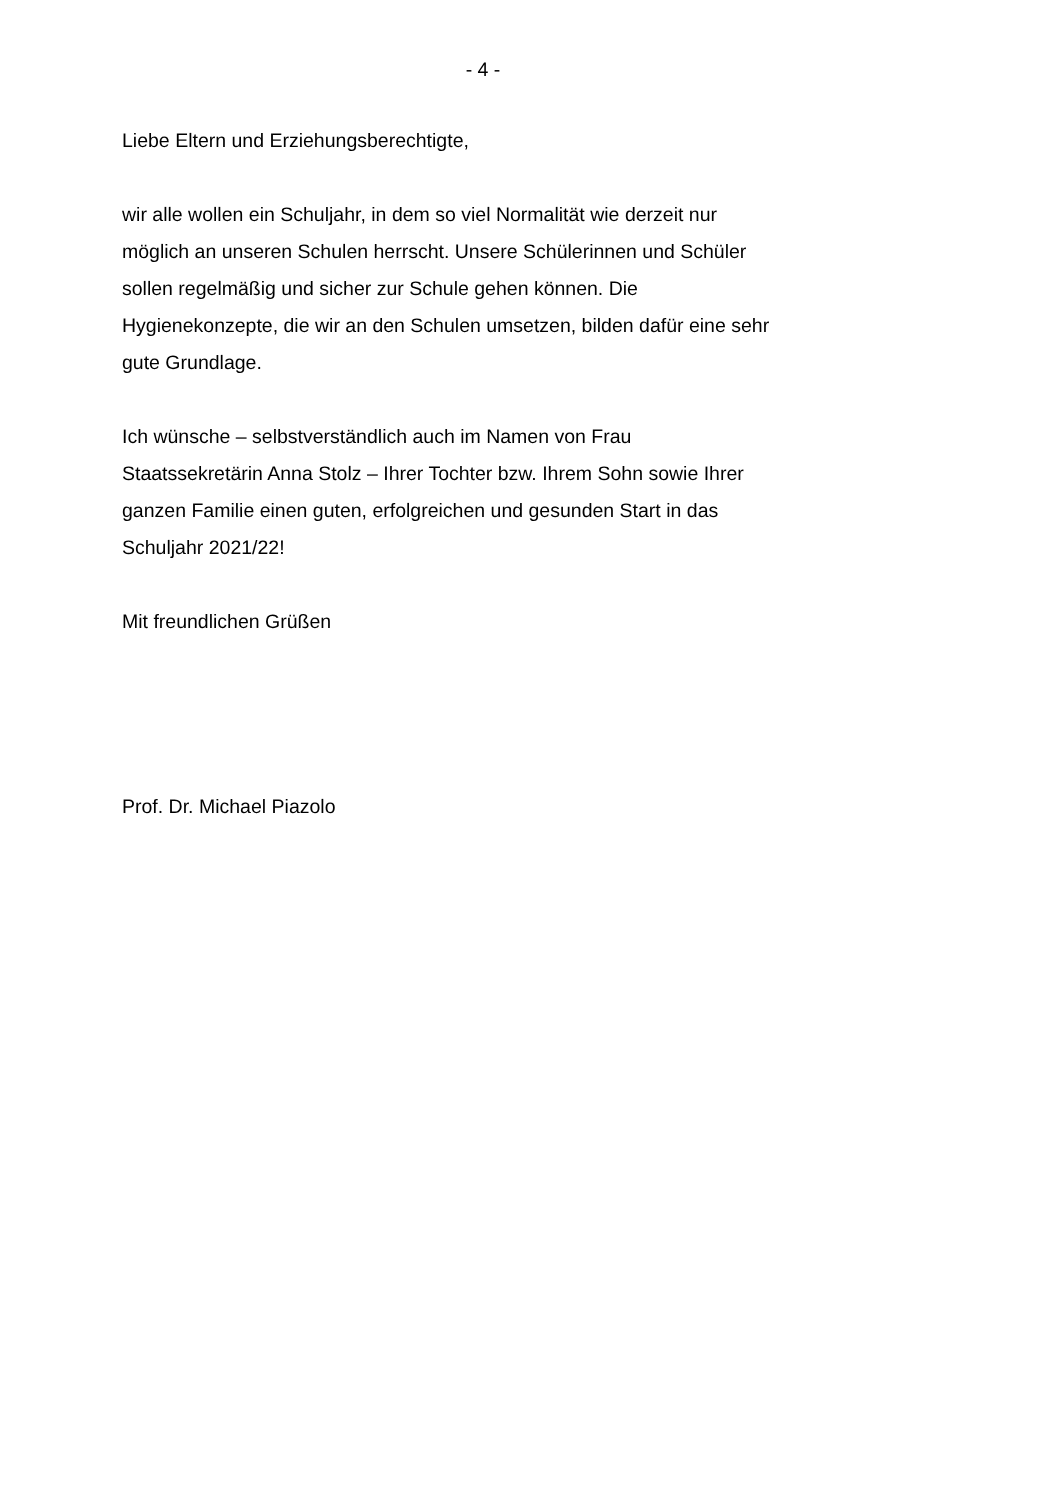- 4 -
Liebe Eltern und Erziehungsberechtigte,
wir alle wollen ein Schuljahr, in dem so viel Normalität wie derzeit nur
möglich an unseren Schulen herrscht. Unsere Schülerinnen und Schüler
sollen regelmäßig und sicher zur Schule gehen können. Die
Hygienekonzepte, die wir an den Schulen umsetzen, bilden dafür eine sehr
gute Grundlage.
Ich wünsche – selbstverständlich auch im Namen von Frau
Staatssekretärin Anna Stolz – Ihrer Tochter bzw. Ihrem Sohn sowie Ihrer
ganzen Familie einen guten, erfolgreichen und gesunden Start in das
Schuljahr 2021/22!
Mit freundlichen Grüßen
Prof. Dr. Michael Piazolo